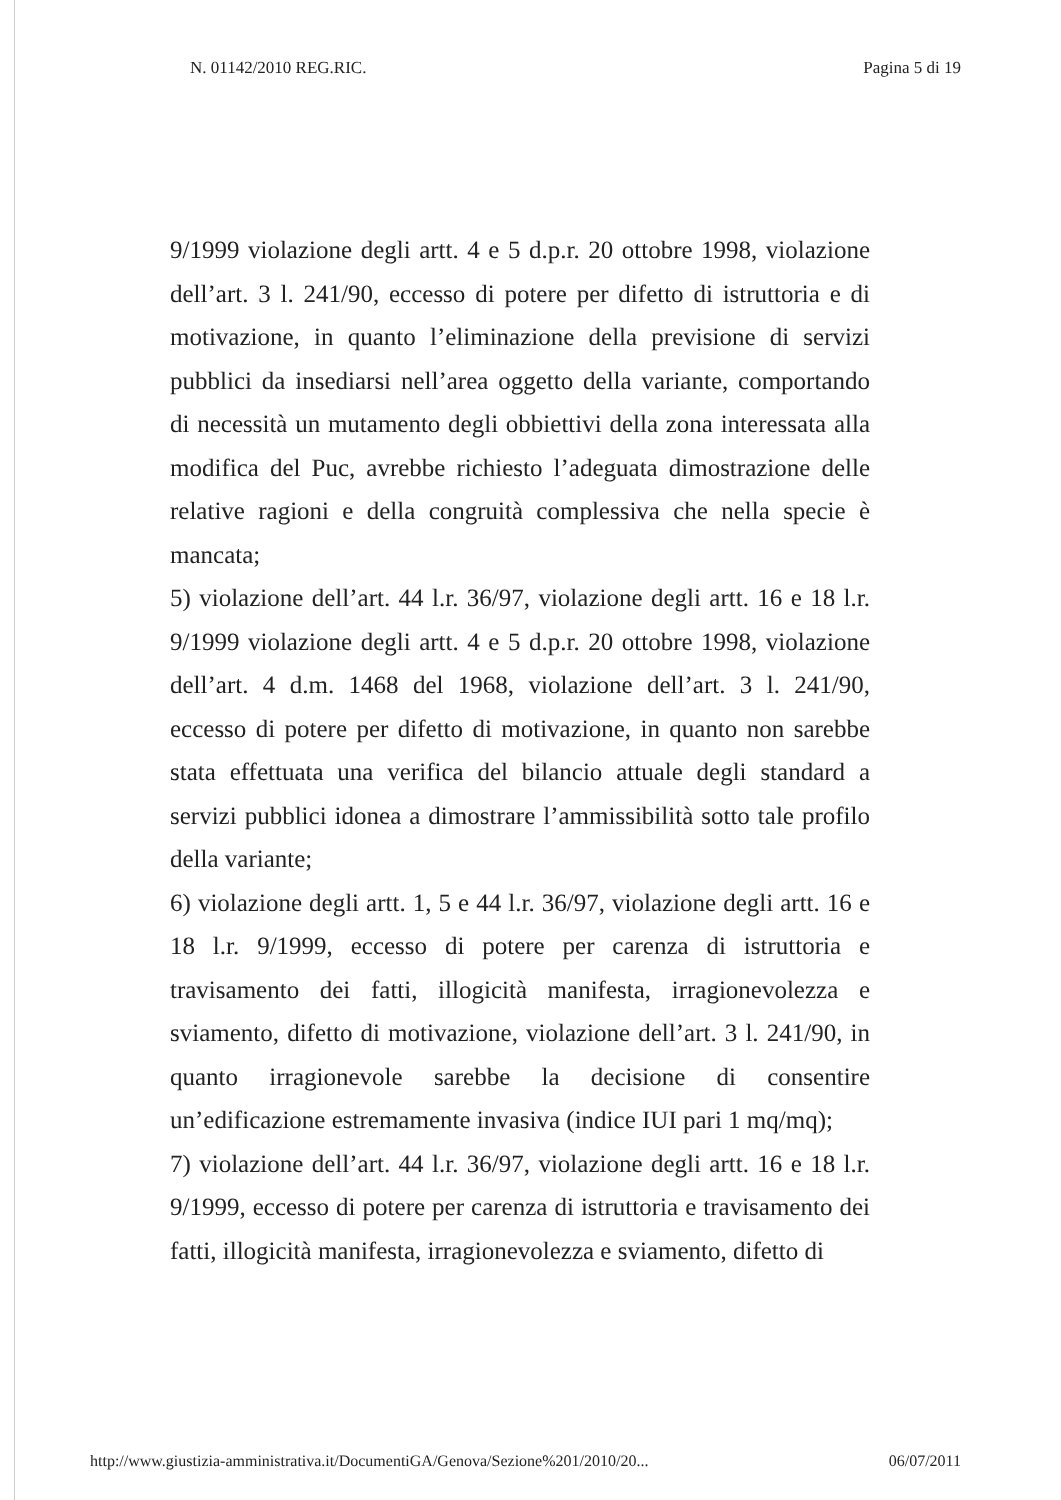N. 01142/2010 REG.RIC. Pagina 5 di 19
9/1999 violazione degli artt. 4 e 5 d.p.r. 20 ottobre 1998, violazione dell’art. 3 l. 241/90, eccesso di potere per difetto di istruttoria e di motivazione, in quanto l’eliminazione della previsione di servizi pubblici da insediarsi nell’area oggetto della variante, comportando di necessità un mutamento degli obbiettivi della zona interessata alla modifica del Puc, avrebbe richiesto l’adeguata dimostrazione delle relative ragioni e della congruità complessiva che nella specie è mancata;
5) violazione dell’art. 44 l.r. 36/97, violazione degli artt. 16 e 18 l.r. 9/1999 violazione degli artt. 4 e 5 d.p.r. 20 ottobre 1998, violazione dell’art. 4 d.m. 1468 del 1968, violazione dell’art. 3 l. 241/90, eccesso di potere per difetto di motivazione, in quanto non sarebbe stata effettuata una verifica del bilancio attuale degli standard a servizi pubblici idonea a dimostrare l’ammissibilità sotto tale profilo della variante;
6) violazione degli artt. 1, 5 e 44 l.r. 36/97, violazione degli artt. 16 e 18 l.r. 9/1999, eccesso di potere per carenza di istruttoria e travisamento dei fatti, illogicità manifesta, irragionevolezza e sviamento, difetto di motivazione, violazione dell’art. 3 l. 241/90, in quanto irragionevole sarebbe la decisione di consentire un’edificazione estremamente invasiva (indice IUI pari 1 mq/mq);
7) violazione dell’art. 44 l.r. 36/97, violazione degli artt. 16 e 18 l.r. 9/1999, eccesso di potere per carenza di istruttoria e travisamento dei fatti, illogicità manifesta, irragionevolezza e sviamento, difetto di
http://www.giustizia-amministrativa.it/DocumentiGA/Genova/Sezione%201/2010/20... 06/07/2011